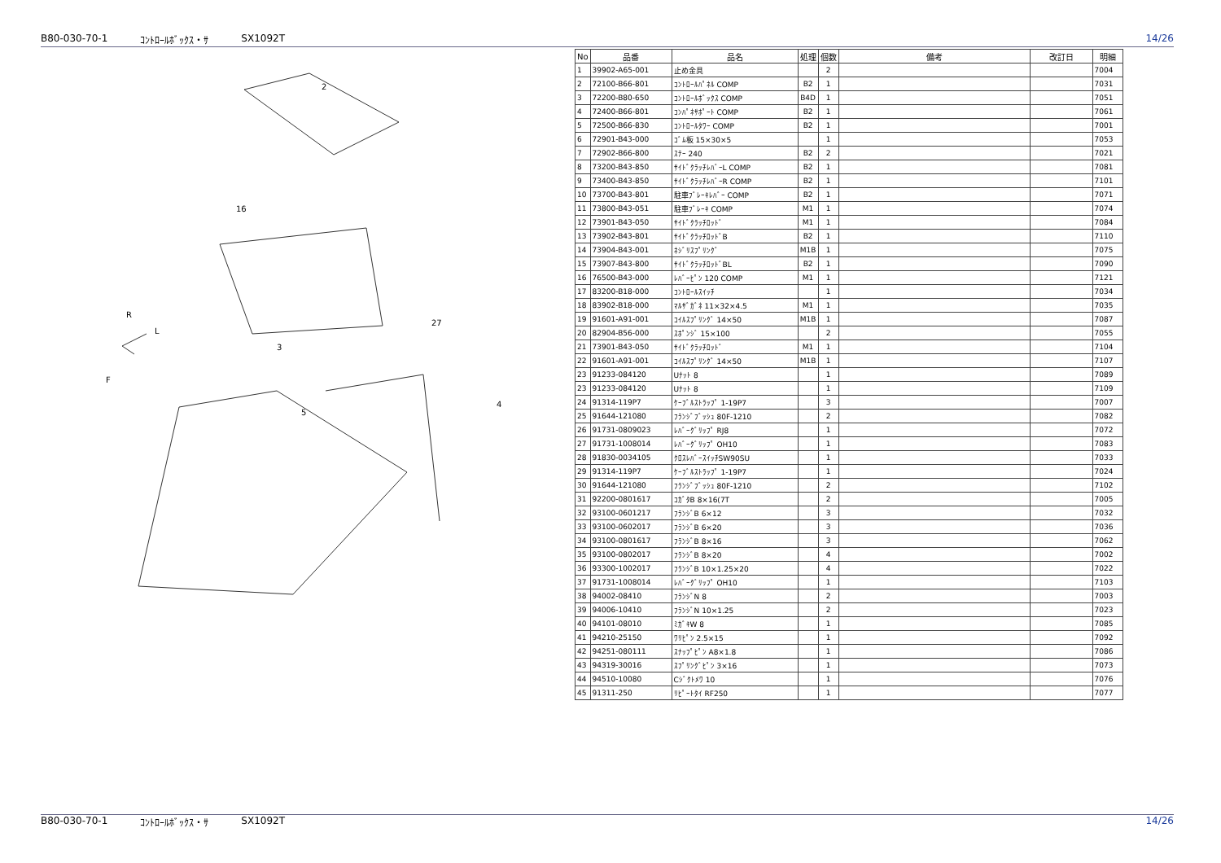B80-030-70-1 ｺﾝﾄﾛｰﾙﾎﾞｯｸｽ・ｻ SX1092T 14/26
F
R
L
2
3
4
5
16
27
| No | 品番 | 品名 | 処理 | 個数 | 備考 | 改訂日 | 明細 |
| --- | --- | --- | --- | --- | --- | --- | --- |
| 1 | 39902-A65-001 | 止め金具 | | 2 | | | 7004 |
| 2 | 72100-B66-801 | ｺﾝﾄﾛｰﾙﾊﾟﾈﾙ COMP | B2 | 1 | | | 7031 |
| 3 | 72200-B80-650 | ｺﾝﾄﾛｰﾙﾎﾞｯｸｽ COMP | B4D | 1 | | | 7051 |
| 4 | 72400-B66-801 | ｺﾝﾊﾟﾈｻﾎﾟｰﾄ COMP | B2 | 1 | | | 7061 |
| 5 | 72500-B66-830 | ｺﾝﾄﾛｰﾙﾀﾜｰ COMP | B2 | 1 | | | 7001 |
| 6 | 72901-B43-000 | ｺﾞﾑ板 15×30×5 | | 1 | | | 7053 |
| 7 | 72902-B66-800 | ｽﾃｰ 240 | B2 | 2 | | | 7021 |
| 8 | 73200-B43-850 | ｻｲﾄﾞｸﾗｯﾁﾚﾊﾞｰL COMP | B2 | 1 | | | 7081 |
| 9 | 73400-B43-850 | ｻｲﾄﾞｸﾗｯﾁﾚﾊﾞｰR COMP | B2 | 1 | | | 7101 |
| 10 | 73700-B43-801 | 駐車ﾌﾞﾚｰｷﾚﾊﾞｰ COMP | B2 | 1 | | | 7071 |
| 11 | 73800-B43-051 | 駐車ﾌﾞﾚｰｷ COMP | M1 | 1 | | | 7074 |
| 12 | 73901-B43-050 | ｻｲﾄﾞｸﾗｯﾁﾛｯﾄﾞ | M1 | 1 | | | 7084 |
| 13 | 73902-B43-801 | ｻｲﾄﾞｸﾗｯﾁﾛｯﾄﾞB | B2 | 1 | | | 7110 |
| 14 | 73904-B43-001 | ﾈｼﾞﾘｽﾌﾟﾘﾝｸﾞ | M1B | 1 | | | 7075 |
| 15 | 73907-B43-800 | ｻｲﾄﾞｸﾗｯﾁﾛｯﾄﾞBL | B2 | 1 | | | 7090 |
| 16 | 76500-B43-000 | ﾚﾊﾞｰﾋﾟﾝ 120 COMP | M1 | 1 | | | 7121 |
| 17 | 83200-B18-000 | ｺﾝﾄﾛｰﾙｽｲｯﾁ | | 1 | | | 7034 |
| 18 | 83902-B18-000 | ﾏﾙｻﾞｶﾞﾈ 11×32×4.5 | M1 | 1 | | | 7035 |
| 19 | 91601-A91-001 | ｺｲﾙｽﾌﾟﾘﾝｸﾞ 14×50 | M1B | 1 | | | 7087 |
| 20 | 82904-B56-000 | ｽﾎﾟﾝｼﾞ 15×100 | | 2 | | | 7055 |
| 21 | 73901-B43-050 | ｻｲﾄﾞｸﾗｯﾁﾛｯﾄﾞ | M1 | 1 | | | 7104 |
| 22 | 91601-A91-001 | ｺｲﾙｽﾌﾟﾘﾝｸﾞ 14×50 | M1B | 1 | | | 7107 |
| 23 | 91233-084120 | Uﾅｯﾄ 8 | | 1 | | | 7089 |
| 23 | 91233-084120 | Uﾅｯﾄ 8 | | 1 | | | 7109 |
| 24 | 91314-119P7 | ｹｰﾌﾞﾙｽﾄﾗｯﾌﾟ 1-19P7 | | 3 | | | 7007 |
| 25 | 91644-121080 | ﾌﾗﾝｼﾞﾌﾞｯｼｭ 80F-1210 | | 2 | | | 7082 |
| 26 | 91731-0809023 | ﾚﾊﾞｰｸﾞﾘｯﾌﾟ RJ8 | | 1 | | | 7072 |
| 27 | 91731-1008014 | ﾚﾊﾞｰｸﾞﾘｯﾌﾟ OH10 | | 1 | | | 7083 |
| 28 | 91830-0034105 | ｸﾛｽﾚﾊﾞｰｽｲｯﾁSW90SU | | 1 | | | 7033 |
| 29 | 91314-119P7 | ｹｰﾌﾞﾙｽﾄﾗｯﾌﾟ 1-19P7 | | 1 | | | 7024 |
| 30 | 91644-121080 | ﾌﾗﾝｼﾞﾌﾞｯｼｭ 80F-1210 | | 2 | | | 7102 |
| 31 | 92200-0801617 | ｺｶﾞﾀB 8×16(7T | | 2 | | | 7005 |
| 32 | 93100-0601217 | ﾌﾗﾝｼﾞB 6×12 | | 3 | | | 7032 |
| 33 | 93100-0602017 | ﾌﾗﾝｼﾞB 6×20 | | 3 | | | 7036 |
| 34 | 93100-0801617 | ﾌﾗﾝｼﾞB 8×16 | | 3 | | | 7062 |
| 35 | 93100-0802017 | ﾌﾗﾝｼﾞB 8×20 | | 4 | | | 7002 |
| 36 | 93300-1002017 | ﾌﾗﾝｼﾞB 10×1.25×20 | | 4 | | | 7022 |
| 37 | 91731-1008014 | ﾚﾊﾞｰｸﾞﾘｯﾌﾟ OH10 | | 1 | | | 7103 |
| 38 | 94002-08410 | ﾌﾗﾝｼﾞN 8 | | 2 | | | 7003 |
| 39 | 94006-10410 | ﾌﾗﾝｼﾞN 10×1.25 | | 2 | | | 7023 |
| 40 | 94101-08010 | ﾐｶﾞｷW 8 | | 1 | | | 7085 |
| 41 | 94210-25150 | ﾜﾘﾋﾟﾝ 2.5×15 | | 1 | | | 7092 |
| 42 | 94251-080111 | ｽﾅｯﾌﾟﾋﾟﾝ A8×1.8 | | 1 | | | 7086 |
| 43 | 94319-30016 | ｽﾌﾟﾘﾝｸﾞﾋﾟﾝ 3×16 | | 1 | | | 7073 |
| 44 | 94510-10080 | Cｼﾞｸﾄﾒﾜ 10 | | 1 | | | 7076 |
| 45 | 91311-250 | ﾘﾋﾟｰﾄﾀｲ RF250 | | 1 | | | 7077 |
B80-030-70-1 ｺﾝﾄﾛｰﾙﾎﾞｯｸｽ・ｻ SX1092T 14/26